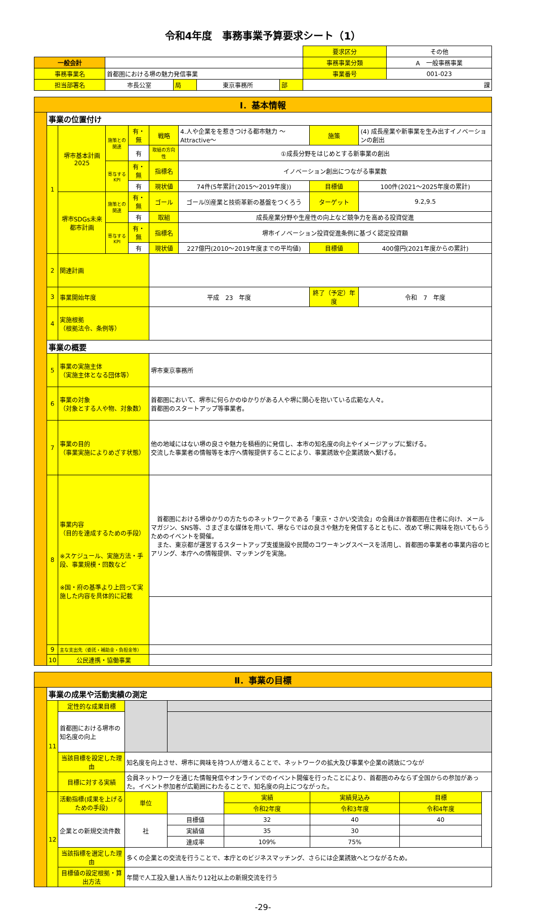令和4年度　事務事業予算要求シート（1）
| | | | | | | 要求区分 | その他 |
| 一般会計 | | | | | | 事務事業分類 | A 一般事務事業 |
| 事務事業名 | 首都圏における堺の魅力発信事業 | | | | | 事業番号 | 001-023 |
| 担当部署名 | 市長公室 | 局 | 東京事務所 | 部 | 課 | | |
| Ⅰ．基本情報 | | | | | | | | |
| | 事業の位置付け | | | | | | | |
| | 1 | 堺市基本計画2025 | 施策との関連 | 有・無 | 戦略 | 4.人や企業をを惹きつける都市魅力 ～Attractive～ | 施策 | (4) 成長産業や新事業を生み出すイノベーションの創出 |
| | | | | 有 | 取組の方向性 | ①成長分野をはじめとする新事業の創出 | | |
| | | | 寄与するKPI | 有・無 | 指標名 | イノベーション創出につながる事業数 | | |
| | | | | 有 | 現状値 | 74件(5年累計(2015～2019年度)) | 目標値 | 100件(2021～2025年度の累計) |
| | | 堺市SDGs未来都市計画 | 施策との関連 | 有・無 | ゴール | ゴール⑼産業と技術革新の基盤をつくろう | ターゲット | 9.2,9.5 |
| | | | | 有 | 取組 | 成長産業分野や生産性の向上など競争力を高める投資促進 | | |
| | | | 寄与するKPI | 有・無 | 指標名 | 堺市イノベーション投資促進条例に基づく認定投資額 | | |
| | | | | 有 | 現状値 | 227億円(2010～2019年度までの平均値) | 目標値 | 400億円(2021年度からの累計) |
| | 2 | 関連計画 | | | | | | |
| | 3 | 事業開始年度 | | | 平成 23 年度 | | 終了（予定）年度 | 令和 7 年度 |
| | 4 | 実施根拠 （根拠法令、条例等） | | | | | | |
| | 事業の概要 | | | | | | | |
| | 5 | 事業の実施主体 （実施主体となる団体等） | | | 堺市東京事務所 | | | |
| | 6 | 事業の対象 （対象とする人や物、対象数） | | | 首都圏において、堺市に何らかのゆかりがある人や堺に関心を抱いている広範な人々。 首都圏のスタートアップ等事業者。 | | | |
| | 7 | 事業の目的 （事業実施によりめざす状態） | | | 他の地域にはない堺の良さや魅力を積極的に発信し、本市の知名度の向上やイメージアップに繋げる。 交流した事業者の情報等を本庁へ情報提供することにより、事業誘致や企業誘致へ繋げる。 | | | |
| | 8 | 事業内容 （目的を達成するための手段） ※スケジュール、実施方法・手段、事業規模・回数など ※国・府の基準より上回って実施した内容を具体的に記載 | | | 首都圏における堺ゆかりの方たちのネットワークである「東京・さかい交流会」の会員ほか首都圏在住者に向け、メールマガジン、SNS等、さまざまな媒体を用いて、堺ならではの良さや魅力を発信するとともに、改めて堺に興味を抱いてもらうためのイベントを開催。 また、東京都が運営するスタートアップ支援施設や民間のコワーキングスペースを活用し、首都圏の事業者の事業内容のヒアリング、本庁への情報提供、マッチングを実施。 | | | |
| | 9 | 主な支出先（委託・補助金・負担金等） | | | | | | |
| | 10 | 公民連携・協働事業 | | | | | | |
| Ⅱ．事業の目標 | | | | | | | | |
| | 事業の成果や活動実績の測定 | | | | | | | |
| | 11 | 定性的な成果目標 | | | | | | |
| | | 首都圏における堺市の知名度の向上 | | | | | | |
| | | 当該目標を設定した理由 | 知名度を向上させ、堺市に興味を持つ人が増えることで、ネットワークの拡大及び事業や企業の誘致につなが | | | | | |
| | | 目標に対する実績 | 会員ネットワークを通じた情報発信やオンラインでのイベント開催を行ったことにより、首都圏のみならず全国からの参加があった。イベント参加者が広範囲にわたることで、知名度の向上につながった。 | | | | | |
| | 12 | 活動指標(成果を上げるための手段) | 単位 | | 実績 | 実績見込み | 目標 | |
| | | | | | 令和2年度 | 令和3年度 | 令和4年度 | |
| | | 企業との新規交流件数 | 社 | 目標値 | 32 | 40 | 40 | |
| | | | | 実績値 | 35 | 30 | | |
| | | | | 達成率 | 109% | 75% | | |
| | | 当該指標を選定した理由 | 多くの企業との交流を行うことで、本庁とのビジネスマッチング、さらには企業誘致へとつながるため。 | | | | | |
| | | 目標値の設定根拠・算出方法 | 年間で人工投入量1人当たり12社以上の新規交流を行う | | | | | |
-29-